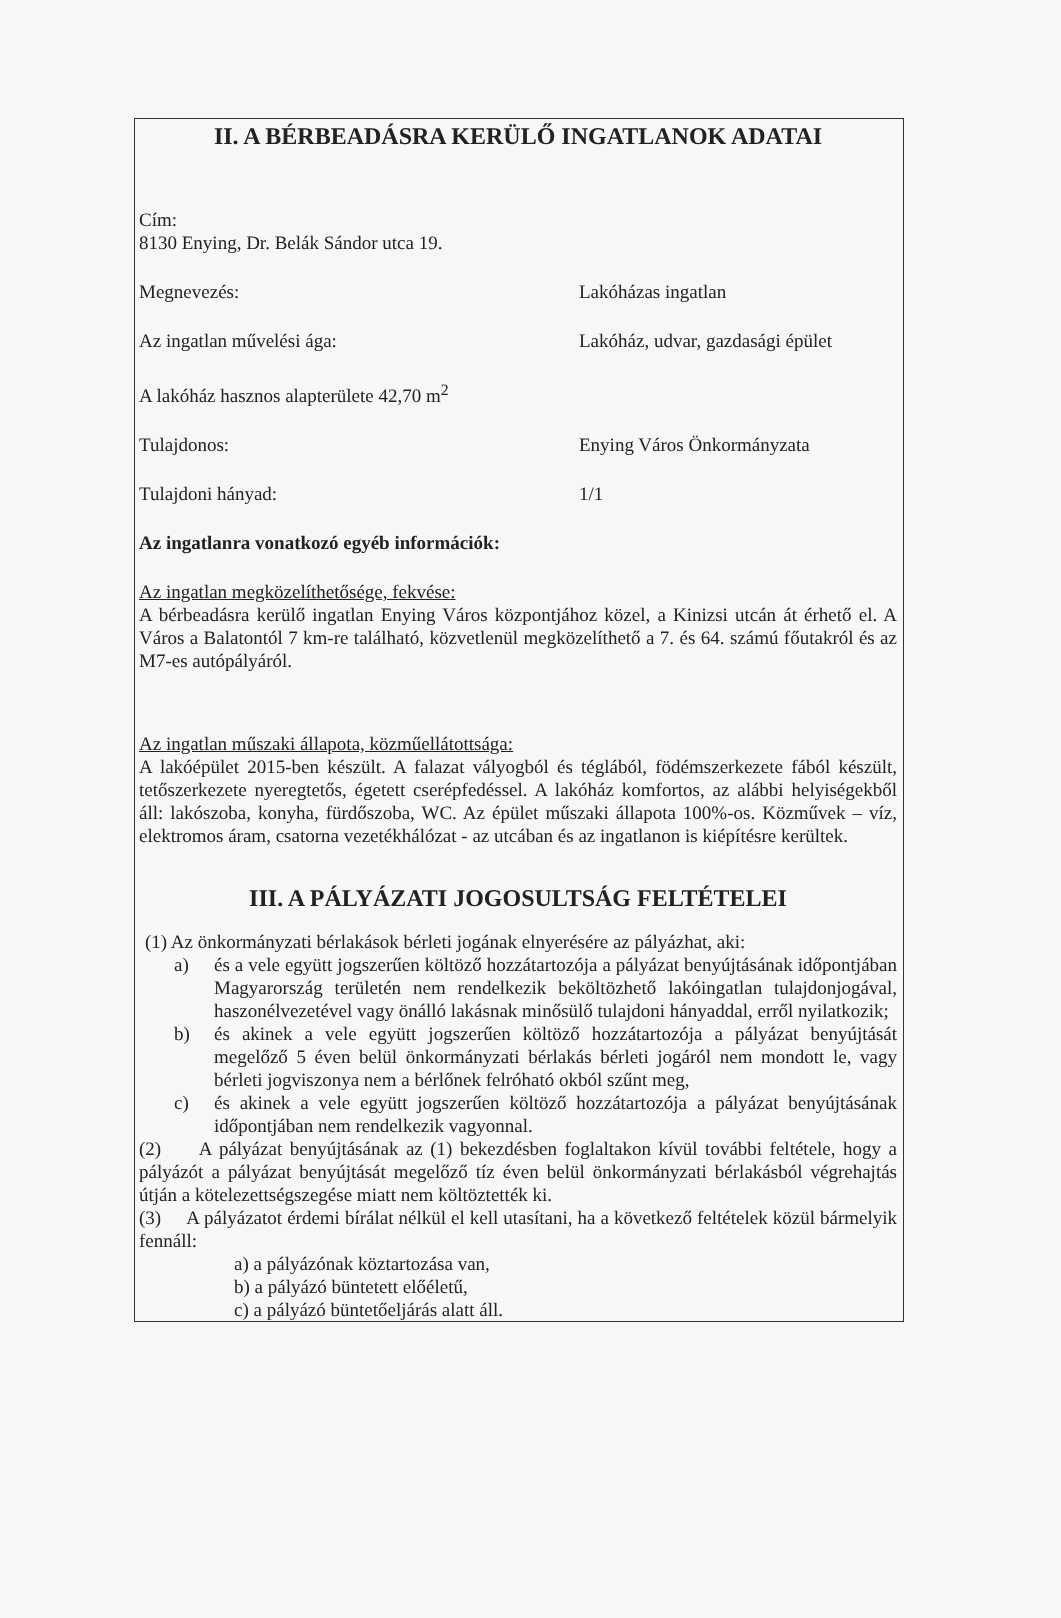II. A BÉRBEADÁSRA KERÜLŐ INGATLANOK ADATAI
Cím:
8130 Enying, Dr. Belák Sándor utca 19.
Megnevezés: Lakóházas ingatlan
Az ingatlan művelési ága: Lakóház, udvar, gazdasági épület
A lakóház hasznos alapterülete 42,70 m<sup>2</sup>
Tulajdonos: Enying Város Önkormányzata
Tulajdoni hányad: 1/1
Az ingatlanra vonatkozó egyéb információk:
Az ingatlan megközelíthetősége, fekvése:
A bérbeadásra kerülő ingatlan Enying Város központjához közel, a Kinizsi utcán át érhető el. A Város a Balatontól 7 km-re található, közvetlenül megközelíthető a 7. és 64. számú főutakról és az M7-es autópályáról.
Az ingatlan műszaki állapota, közműellátottsága:
A lakóépület 2015-ben készült. A falazat vályogból és téglából, födémszerkezete fából készült, tetőszerkezete nyeregtetős, égetett cserépfedéssel. A lakóház komfortos, az alábbi helyiségekből áll: lakószoba, konyha, fürdőszoba, WC. Az épület műszaki állapota 100%-os. Közművek – víz, elektromos áram, csatorna vezetékhálózat - az utcában és az ingatlanon is kiépítésre kerültek.
III. A PÁLYÁZATI JOGOSULTSÁG FELTÉTELEI
(1) Az önkormányzati bérlakások bérleti jogának elnyerésére az pályázhat, aki:
a) és a vele együtt jogszerűen költöző hozzátartozója a pályázat benyújtásának időpontjában Magyarország területén nem rendelkezik beköltözhető lakóingatlan tulajdonjogával, haszonélvezetével vagy önálló lakásnak minősülő tulajdoni hányaddal, erről nyilatkozik;
b) és akinek a vele együtt jogszerűen költöző hozzátartozója a pályázat benyújtását megelőző 5 éven belül önkormányzati bérlakás bérleti jogáról nem mondott le, vagy bérleti jogviszonya nem a bérlőnek felróható okból szűnt meg,
c) és akinek a vele együtt jogszerűen költöző hozzátartozója a pályázat benyújtásának időpontjában nem rendelkezik vagyonnal.
(2) A pályázat benyújtásának az (1) bekezdésben foglaltakon kívül további feltétele, hogy a pályázót a pályázat benyújtását megelőző tíz éven belül önkormányzati bérlakásból végrehajtás útján a kötelezettségszegése miatt nem költöztették ki.
(3) A pályázatot érdemi bírálat nélkül el kell utasítani, ha a következő feltételek közül bármelyik fennáll:
a) a pályázónak köztartozása van,
b) a pályázó büntetett előéletű,
c) a pályázó büntetőeljárás alatt áll.